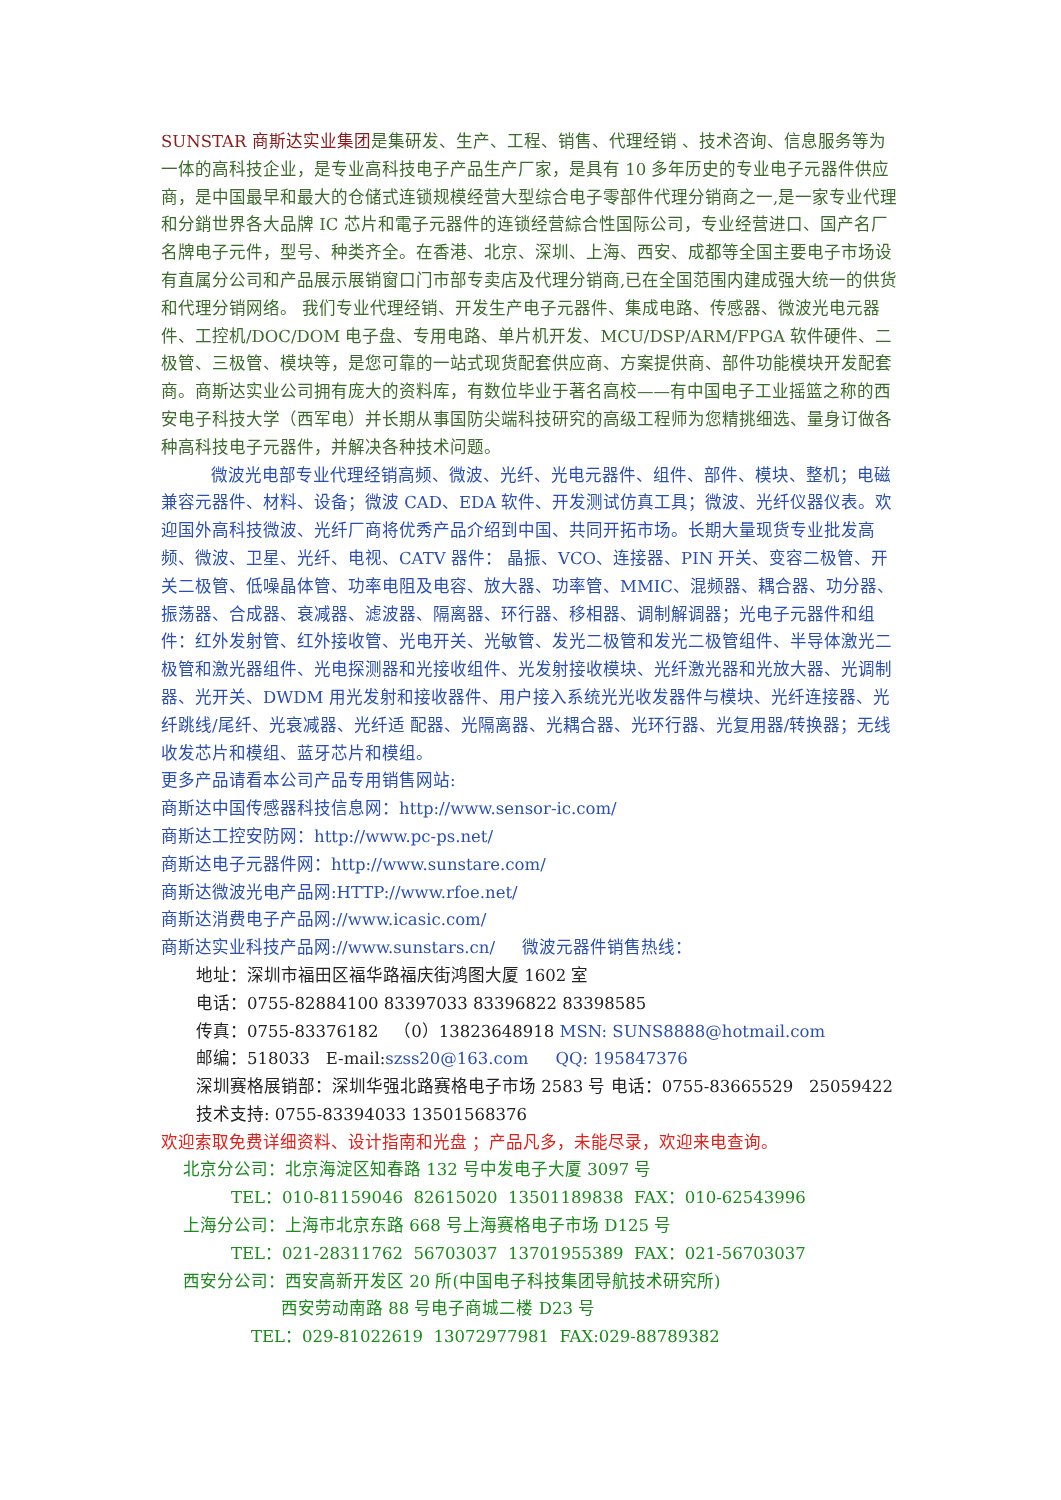SUNSTAR 商斯达实业集团是集研发、生产、工程、销售、代理经销 、技术咨询、信息服务等为一体的高科技企业，是专业高科技电子产品生产厂家，是具有 10 多年历史的专业电子元器件供应商，是中国最早和最大的仓储式连锁规模经营大型综合电子零部件代理分销商之一,是一家专业代理和分銷世界各大品牌 IC 芯片和電子元器件的连锁经营綜合性国际公司，专业经营进口、国产名厂名牌电子元件，型号、种类齐全。在香港、北京、深圳、上海、西安、成都等全国主要电子市场设有直属分公司和产品展示展销窗口门市部专卖店及代理分销商,已在全国范围内建成强大统一的供货和代理分销网络。 我们专业代理经销、开发生产电子元器件、集成电路、传感器、微波光电元器件、工控机/DOC/DOM 电子盘、专用电路、单片机开发、MCU/DSP/ARM/FPGA 软件硬件、二极管、三极管、模块等，是您可靠的一站式现货配套供应商、方案提供商、部件功能模块开发配套商。商斯达实业公司拥有庞大的资料库，有数位毕业于著名高校——有中国电子工业摇篮之称的西安电子科技大学（西军电）并长期从事国防尖端科技研究的高级工程师为您精挑细选、量身订做各种高科技电子元器件，并解决各种技术问题。
   微波光电部专业代理经销高频、微波、光纤、光电元器件、组件、部件、模块、整机；电磁兼容元器件、材料、设备；微波 CAD、EDA 软件、开发测试仿真工具；微波、光纤仪器仪表。欢迎国外高科技微波、光纤厂商将优秀产品介绍到中国、共同开拓市场。长期大量现货专业批发高频、微波、卫星、光纤、电视、CATV 器件： 晶振、VCO、连接器、PIN 开关、变容二极管、开关二极管、低噪晶体管、功率电阻及电容、放大器、功率管、MMIC、混频器、耦合器、功分器、振荡器、合成器、衰减器、滤波器、隔离器、环行器、移相器、调制解调器；光电子元器件和组件：红外发射管、红外接收管、光电开关、光敏管、发光二极管和发光二极管组件、半导体激光二极管和激光器组件、光电探测器和光接收组件、光发射接收模块、光纤激光器和光放大器、光调制器、光开关、DWDM 用光发射和接收器件、用户接入系统光光收发器件与模块、光纤连接器、光纤跳线/尾纤、光衰减器、光纤适 配器、光隔离器、光耦合器、光环行器、光复用器/转换器；无线收发芯片和模组、蓝牙芯片和模组。
更多产品请看本公司产品专用销售网站:
商斯达中国传感器科技信息网：http://www.sensor-ic.com/
商斯达工控安防网：http://www.pc-ps.net/
商斯达电子元器件网：http://www.sunstare.com/
商斯达微波光电产品网:HTTP://www.rfoe.net/
商斯达消费电子产品网://www.icasic.com/
商斯达实业科技产品网://www.sunstars.cn/   微波元器件销售热线：
地址：深圳市福田区福华路福庆街鸿图大厦 1602 室
电话：0755-82884100 83397033 83396822 83398585
传真：0755-83376182 （0）13823648918 MSN: SUNS8888@hotmail.com
邮编：518033 E-mail:szss20@163.com   QQ: 195847376
深圳赛格展销部：深圳华强北路赛格电子市场 2583 号 电话：0755-83665529 25059422
技术支持: 0755-83394033 13501568376
欢迎索取免费详细资料、设计指南和光盘 ；产品凡多，未能尽录，欢迎来电查询。
北京分公司：北京海淀区知春路 132 号中发电子大厦 3097 号
TEL：010-81159046 82615020 13501189838 FAX：010-62543996
上海分公司：上海市北京东路 668 号上海赛格电子市场 D125 号
TEL：021-28311762 56703037 13701955389 FAX：021-56703037
西安分公司：西安高新开发区 20 所(中国电子科技集团导航技术研究所)
西安劳动南路 88 号电子商城二楼 D23 号
TEL：029-81022619 13072977981 FAX:029-88789382